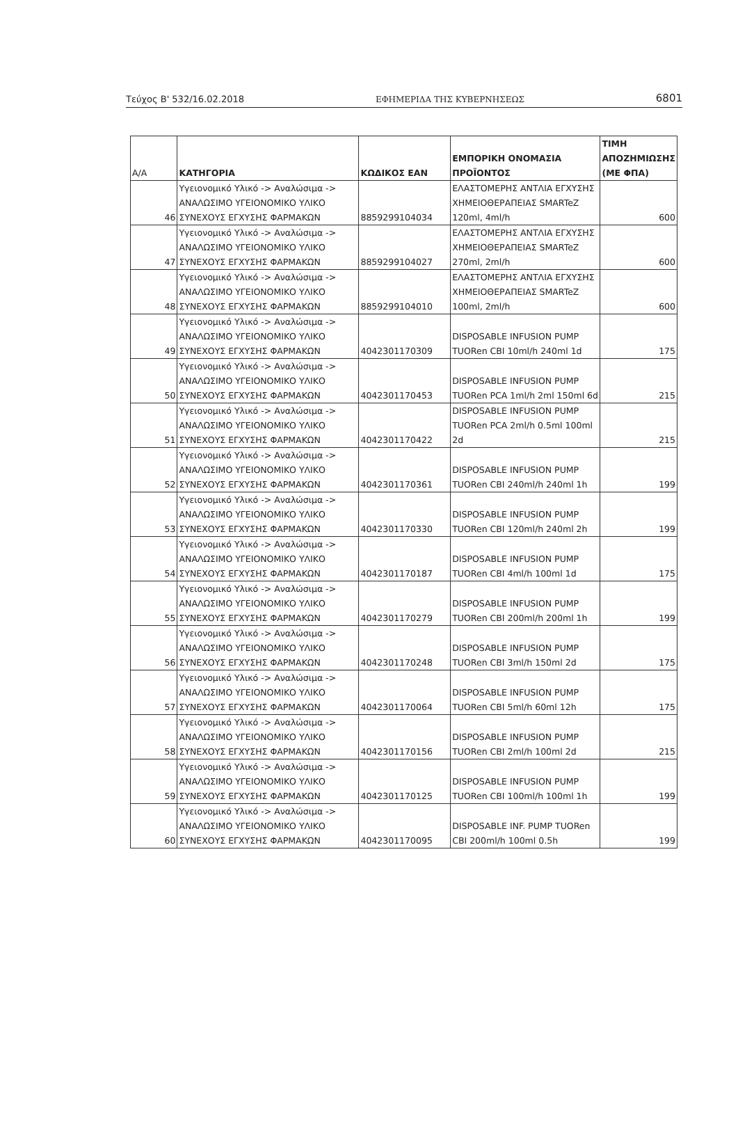Τεύχος Β' 532/16.02.2018 ΕΦΗΜΕΡΙΔΑ ΤΗΣ ΚΥΒΕΡΝΗΣΕΩΣ 6801
| Α/Α | ΚΑΤΗΓΟΡΙΑ | ΚΩΔΙΚΟΣ ΕΑΝ | ΕΜΠΟΡΙΚΗ ΟΝΟΜΑΣΙΑ ΠΡΟΪΟΝΤΟΣ | ΤΙΜΗ ΑΠΟΖΗΜΙΩΣΗΣ (ΜΕ ΦΠΑ) |
| --- | --- | --- | --- | --- |
| 46 | Υγειονομικό Υλικό -> Αναλώσιμα -> ΑΝΑΛΩΣΙΜΟ ΥΓΕΙΟΝΟΜΙΚΟ ΥΛΙΚΟ ΣΥΝΕΧΟΥΣ ΕΓΧΥΣΗΣ ΦΑΡΜΑΚΩΝ | 8859299104034 | ΕΛΑΣΤΟΜΕΡΗΣ ΑΝΤΛΙΑ ΕΓΧΥΣΗΣ ΧΗΜΕΙΟΘΕΡΑΠΕΙΑΣ SMARTeZ 120ml, 4ml/h | 600 |
| 47 | Υγειονομικό Υλικό -> Αναλώσιμα -> ΑΝΑΛΩΣΙΜΟ ΥΓΕΙΟΝΟΜΙΚΟ ΥΛΙΚΟ ΣΥΝΕΧΟΥΣ ΕΓΧΥΣΗΣ ΦΑΡΜΑΚΩΝ | 8859299104027 | ΕΛΑΣΤΟΜΕΡΗΣ ΑΝΤΛΙΑ ΕΓΧΥΣΗΣ ΧΗΜΕΙΟΘΕΡΑΠΕΙΑΣ SMARTeZ 270ml, 2ml/h | 600 |
| 48 | Υγειονομικό Υλικό -> Αναλώσιμα -> ΑΝΑΛΩΣΙΜΟ ΥΓΕΙΟΝΟΜΙΚΟ ΥΛΙΚΟ ΣΥΝΕΧΟΥΣ ΕΓΧΥΣΗΣ ΦΑΡΜΑΚΩΝ | 8859299104010 | ΕΛΑΣΤΟΜΕΡΗΣ ΑΝΤΛΙΑ ΕΓΧΥΣΗΣ ΧΗΜΕΙΟΘΕΡΑΠΕΙΑΣ SMARTeZ 100ml, 2ml/h | 600 |
| 49 | Υγειονομικό Υλικό -> Αναλώσιμα -> ΑΝΑΛΩΣΙΜΟ ΥΓΕΙΟΝΟΜΙΚΟ ΥΛΙΚΟ ΣΥΝΕΧΟΥΣ ΕΓΧΥΣΗΣ ΦΑΡΜΑΚΩΝ | 4042301170309 | DISPOSABLE INFUSION PUMP TUORen CBI 10ml/h 240ml 1d | 175 |
| 50 | Υγειονομικό Υλικό -> Αναλώσιμα -> ΑΝΑΛΩΣΙΜΟ ΥΓΕΙΟΝΟΜΙΚΟ ΥΛΙΚΟ ΣΥΝΕΧΟΥΣ ΕΓΧΥΣΗΣ ΦΑΡΜΑΚΩΝ | 4042301170453 | DISPOSABLE INFUSION PUMP TUORen PCA 1ml/h 2ml 150ml 6d | 215 |
| 51 | Υγειονομικό Υλικό -> Αναλώσιμα -> ΑΝΑΛΩΣΙΜΟ ΥΓΕΙΟΝΟΜΙΚΟ ΥΛΙΚΟ ΣΥΝΕΧΟΥΣ ΕΓΧΥΣΗΣ ΦΑΡΜΑΚΩΝ | 4042301170422 | DISPOSABLE INFUSION PUMP TUORen PCA 2ml/h 0.5ml 100ml 2d | 215 |
| 52 | Υγειονομικό Υλικό -> Αναλώσιμα -> ΑΝΑΛΩΣΙΜΟ ΥΓΕΙΟΝΟΜΙΚΟ ΥΛΙΚΟ ΣΥΝΕΧΟΥΣ ΕΓΧΥΣΗΣ ΦΑΡΜΑΚΩΝ | 4042301170361 | DISPOSABLE INFUSION PUMP TUORen CBI 240ml/h 240ml 1h | 199 |
| 53 | Υγειονομικό Υλικό -> Αναλώσιμα -> ΑΝΑΛΩΣΙΜΟ ΥΓΕΙΟΝΟΜΙΚΟ ΥΛΙΚΟ ΣΥΝΕΧΟΥΣ ΕΓΧΥΣΗΣ ΦΑΡΜΑΚΩΝ | 4042301170330 | DISPOSABLE INFUSION PUMP TUORen CBI 120ml/h 240ml 2h | 199 |
| 54 | Υγειονομικό Υλικό -> Αναλώσιμα -> ΑΝΑΛΩΣΙΜΟ ΥΓΕΙΟΝΟΜΙΚΟ ΥΛΙΚΟ ΣΥΝΕΧΟΥΣ ΕΓΧΥΣΗΣ ΦΑΡΜΑΚΩΝ | 4042301170187 | DISPOSABLE INFUSION PUMP TUORen CBI 4ml/h 100ml 1d | 175 |
| 55 | Υγειονομικό Υλικό -> Αναλώσιμα -> ΑΝΑΛΩΣΙΜΟ ΥΓΕΙΟΝΟΜΙΚΟ ΥΛΙΚΟ ΣΥΝΕΧΟΥΣ ΕΓΧΥΣΗΣ ΦΑΡΜΑΚΩΝ | 4042301170279 | DISPOSABLE INFUSION PUMP TUORen CBI 200ml/h 200ml 1h | 199 |
| 56 | Υγειονομικό Υλικό -> Αναλώσιμα -> ΑΝΑΛΩΣΙΜΟ ΥΓΕΙΟΝΟΜΙΚΟ ΥΛΙΚΟ ΣΥΝΕΧΟΥΣ ΕΓΧΥΣΗΣ ΦΑΡΜΑΚΩΝ | 4042301170248 | DISPOSABLE INFUSION PUMP TUORen CBI 3ml/h 150ml 2d | 175 |
| 57 | Υγειονομικό Υλικό -> Αναλώσιμα -> ΑΝΑΛΩΣΙΜΟ ΥΓΕΙΟΝΟΜΙΚΟ ΥΛΙΚΟ ΣΥΝΕΧΟΥΣ ΕΓΧΥΣΗΣ ΦΑΡΜΑΚΩΝ | 4042301170064 | DISPOSABLE INFUSION PUMP TUORen CBI 5ml/h 60ml 12h | 175 |
| 58 | Υγειονομικό Υλικό -> Αναλώσιμα -> ΑΝΑΛΩΣΙΜΟ ΥΓΕΙΟΝΟΜΙΚΟ ΥΛΙΚΟ ΣΥΝΕΧΟΥΣ ΕΓΧΥΣΗΣ ΦΑΡΜΑΚΩΝ | 4042301170156 | DISPOSABLE INFUSION PUMP TUORen CBI 2ml/h 100ml 2d | 215 |
| 59 | Υγειονομικό Υλικό -> Αναλώσιμα -> ΑΝΑΛΩΣΙΜΟ ΥΓΕΙΟΝΟΜΙΚΟ ΥΛΙΚΟ ΣΥΝΕΧΟΥΣ ΕΓΧΥΣΗΣ ΦΑΡΜΑΚΩΝ | 4042301170125 | DISPOSABLE INFUSION PUMP TUORen CBI 100ml/h 100ml 1h | 199 |
| 60 | Υγειονομικό Υλικό -> Αναλώσιμα -> ΑΝΑΛΩΣΙΜΟ ΥΓΕΙΟΝΟΜΙΚΟ ΥΛΙΚΟ ΣΥΝΕΧΟΥΣ ΕΓΧΥΣΗΣ ΦΑΡΜΑΚΩΝ | 4042301170095 | DISPOSABLE INF. PUMP TUORen CBI 200ml/h 100ml 0.5h | 199 |